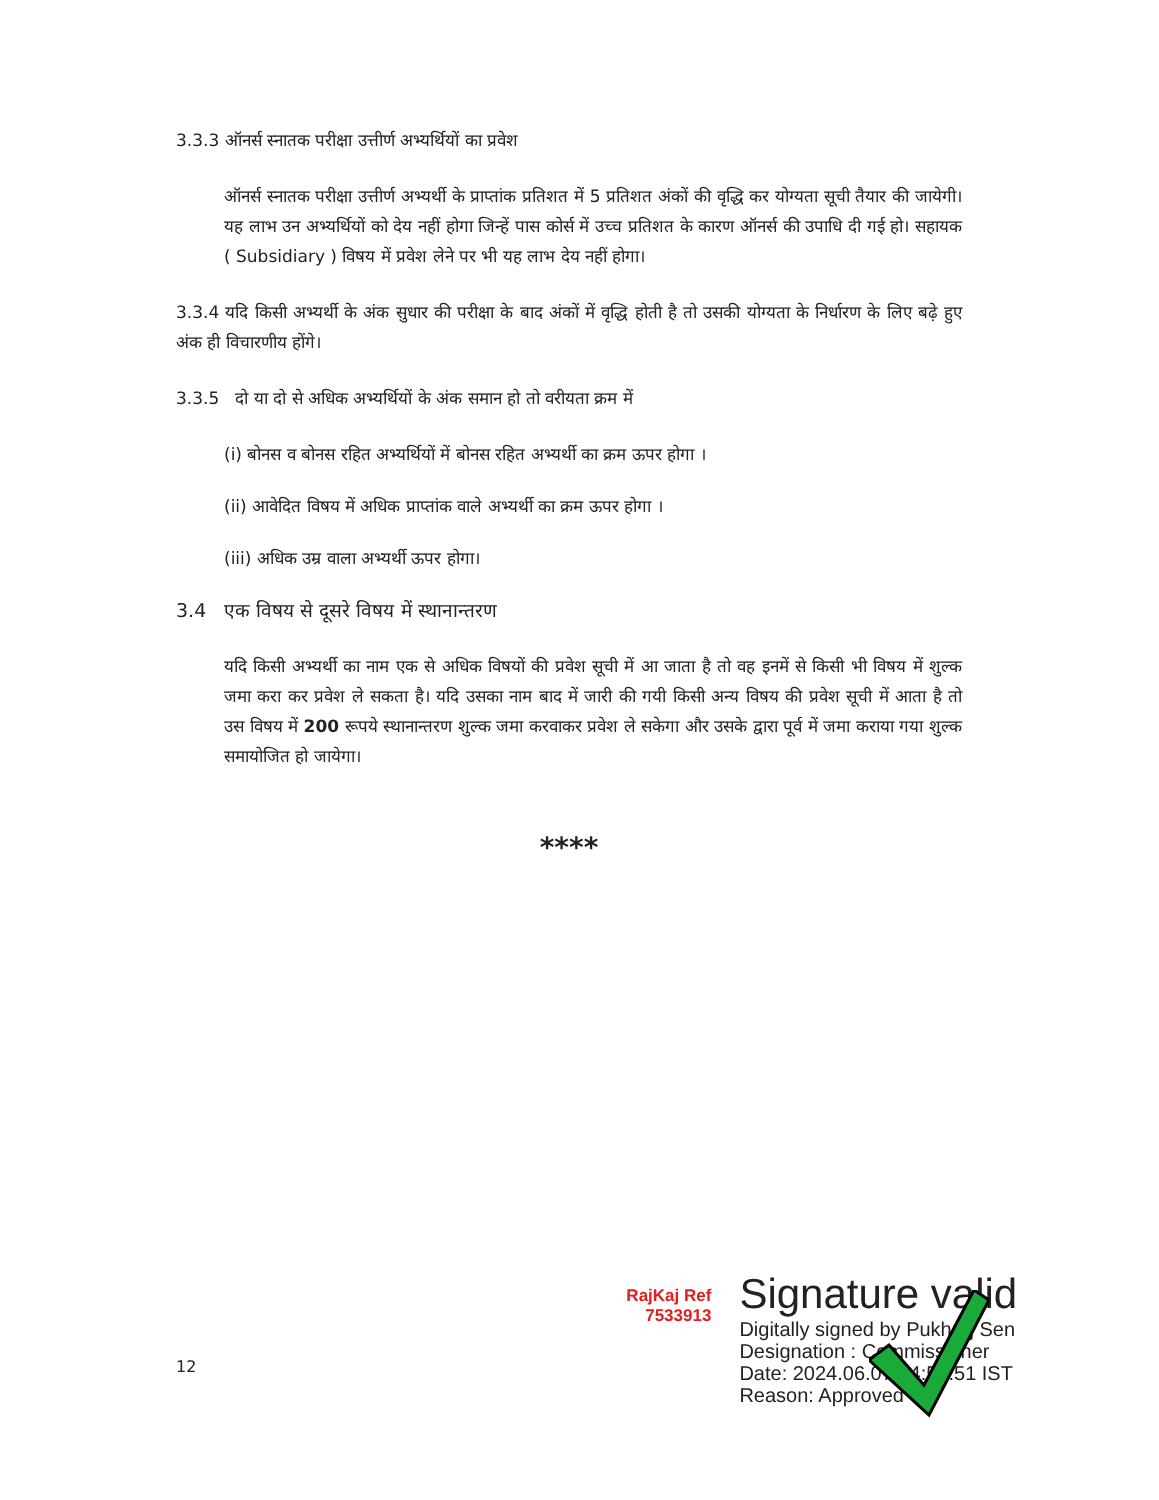3.3.3 ऑनर्स स्नातक परीक्षा उत्तीर्ण अभ्यर्थियों का प्रवेश
ऑनर्स स्नातक परीक्षा उत्तीर्ण अभ्यर्थी के प्राप्तांक प्रतिशत में 5 प्रतिशत अंकों की वृद्धि कर योग्यता सूची तैयार की जायेगी। यह लाभ उन अभ्यर्थियों को देय नहीं होगा जिन्हें पास कोर्स में उच्च प्रतिशत के कारण ऑनर्स की उपाधि दी गई हो। सहायक ( Subsidiary ) विषय में प्रवेश लेने पर भी यह लाभ देय नहीं होगा।
3.3.4 यदि किसी अभ्यर्थी के अंक सुधार की परीक्षा के बाद अंकों में वृद्धि होती है तो उसकी योग्यता के निर्धारण के लिए बढ़े हुए अंक ही विचारणीय होंगे।
3.3.5 दो या दो से अधिक अभ्यर्थियों के अंक समान हो तो वरीयता क्रम में
(i) बोनस व बोनस रहित अभ्यर्थियों में बोनस रहित अभ्यर्थी का क्रम ऊपर होगा ।
(ii) आवेदित विषय में अधिक प्राप्तांक वाले अभ्यर्थी का क्रम ऊपर होगा ।
(iii) अधिक उम्र वाला अभ्यर्थी ऊपर होगा।
3.4 एक विषय से दूसरे विषय में स्थानान्तरण
यदि किसी अभ्यर्थी का नाम एक से अधिक विषयों की प्रवेश सूची में आ जाता है तो वह इनमें से किसी भी विषय में शुल्क जमा करा कर प्रवेश ले सकता है। यदि उसका नाम बाद में जारी की गयी किसी अन्य विषय की प्रवेश सूची में आता है तो उस विषय में 200 रूपये स्थानान्तरण शुल्क जमा करवाकर प्रवेश ले सकेगा और उसके द्वारा पूर्व में जमा कराया गया शुल्क समायोजित हो जायेगा।
****
12
RajKaj Ref
7533913
Signature valid
Digitally signed by Pukhraj Sen
Designation : Commissioner
Date: 2024.06.07 14:58:51 IST
Reason: Approved